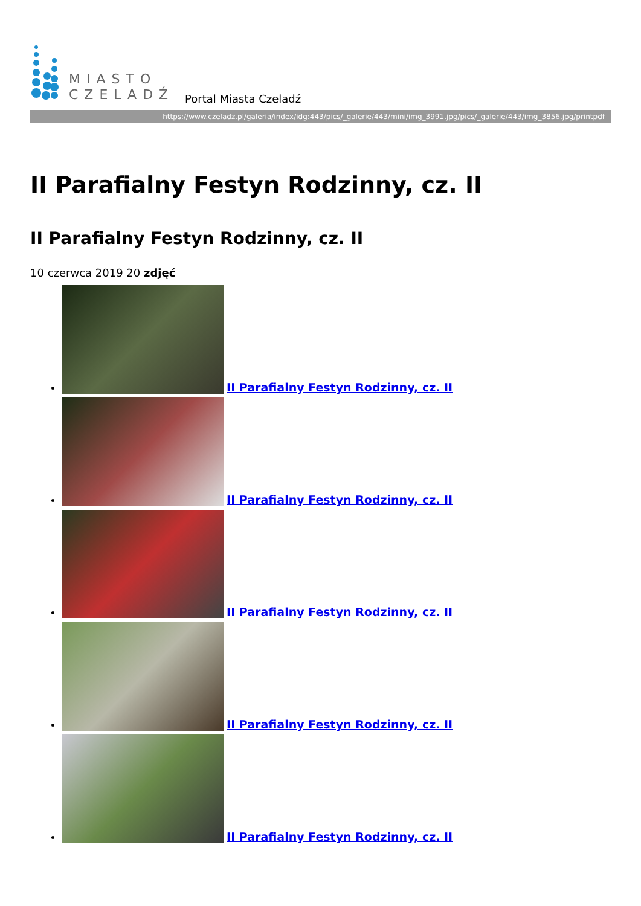MIASTO
CZELADŹ
Portal Miasta Czeladź
https://www.czeladz.pl/galeria/index/idg:443/pics/_galerie/443/mini/img_3991.jpg/pics/_galerie/443/img_3856.jpg/printpdf
II Parafialny Festyn Rodzinny, cz. II
II Parafialny Festyn Rodzinny, cz. II
10 czerwca 2019 20 zdjęć
II Parafialny Festyn Rodzinny, cz. II
II Parafialny Festyn Rodzinny, cz. II
II Parafialny Festyn Rodzinny, cz. II
II Parafialny Festyn Rodzinny, cz. II
II Parafialny Festyn Rodzinny, cz. II